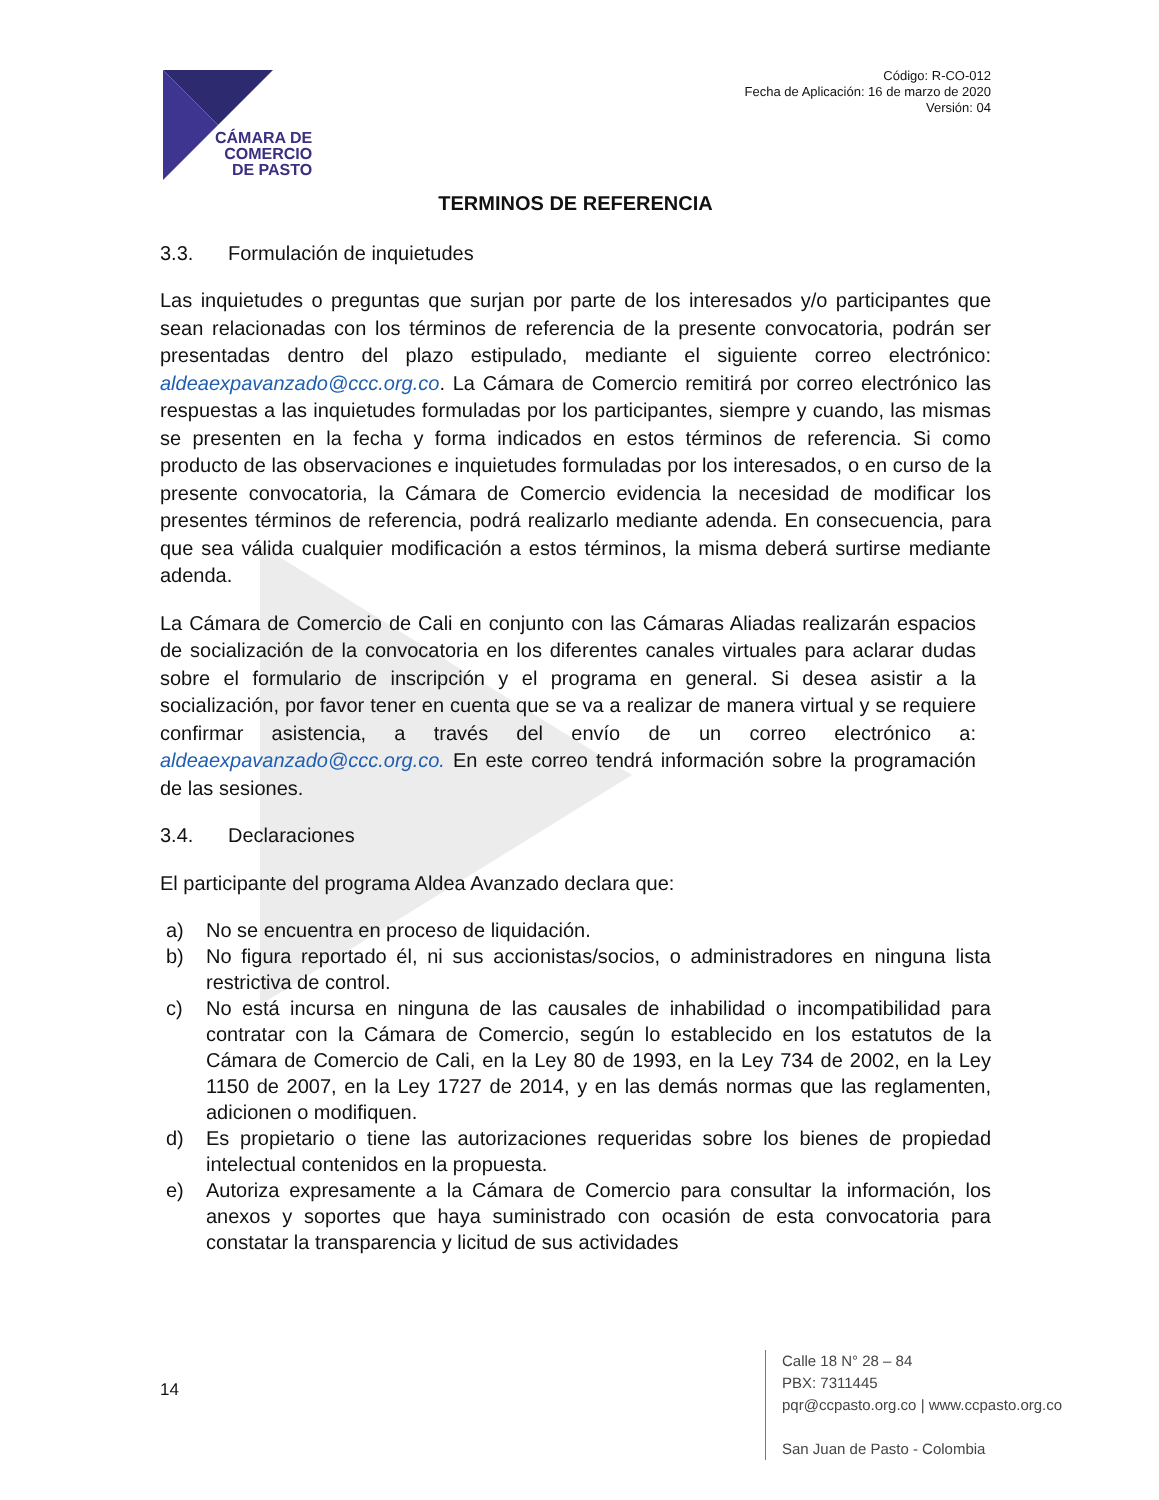CÁMARA DE
COMERCIO
DE PASTO
Código: R-CO-012
Fecha de Aplicación: 16 de marzo de 2020
Versión: 04
TERMINOS DE REFERENCIA
3.3. Formulación de inquietudes
Las inquietudes o preguntas que surjan por parte de los interesados y/o participantes que sean relacionadas con los términos de referencia de la presente convocatoria, podrán ser presentadas dentro del plazo estipulado, mediante el siguiente correo electrónico: aldeaexpavanzado@ccc.org.co. La Cámara de Comercio remitirá por correo electrónico las respuestas a las inquietudes formuladas por los participantes, siempre y cuando, las mismas se presenten en la fecha y forma indicados en estos términos de referencia. Si como producto de las observaciones e inquietudes formuladas por los interesados, o en curso de la presente convocatoria, la Cámara de Comercio evidencia la necesidad de modificar los presentes términos de referencia, podrá realizarlo mediante adenda. En consecuencia, para que sea válida cualquier modificación a estos términos, la misma deberá surtirse mediante adenda.
La Cámara de Comercio de Cali en conjunto con las Cámaras Aliadas realizarán espacios de socialización de la convocatoria en los diferentes canales virtuales para aclarar dudas sobre el formulario de inscripción y el programa en general. Si desea asistir a la socialización, por favor tener en cuenta que se va a realizar de manera virtual y se requiere confirmar asistencia, a través del envío de un correo electrónico a: aldeaexpavanzado@ccc.org.co. En este correo tendrá información sobre la programación de las sesiones.
3.4. Declaraciones
El participante del programa Aldea Avanzado declara que:
a) No se encuentra en proceso de liquidación.
b) No figura reportado él, ni sus accionistas/socios, o administradores en ninguna lista restrictiva de control.
c) No está incursa en ninguna de las causales de inhabilidad o incompatibilidad para contratar con la Cámara de Comercio, según lo establecido en los estatutos de la Cámara de Comercio de Cali, en la Ley 80 de 1993, en la Ley 734 de 2002, en la Ley 1150 de 2007, en la Ley 1727 de 2014, y en las demás normas que las reglamenten, adicionen o modifiquen.
d) Es propietario o tiene las autorizaciones requeridas sobre los bienes de propiedad intelectual contenidos en la propuesta.
e) Autoriza expresamente a la Cámara de Comercio para consultar la información, los anexos y soportes que haya suministrado con ocasión de esta convocatoria para constatar la transparencia y licitud de sus actividades
14
Calle 18 N° 28 – 84
PBX: 7311445
pqr@ccpasto.org.co | www.ccpasto.org.co
San Juan de Pasto - Colombia